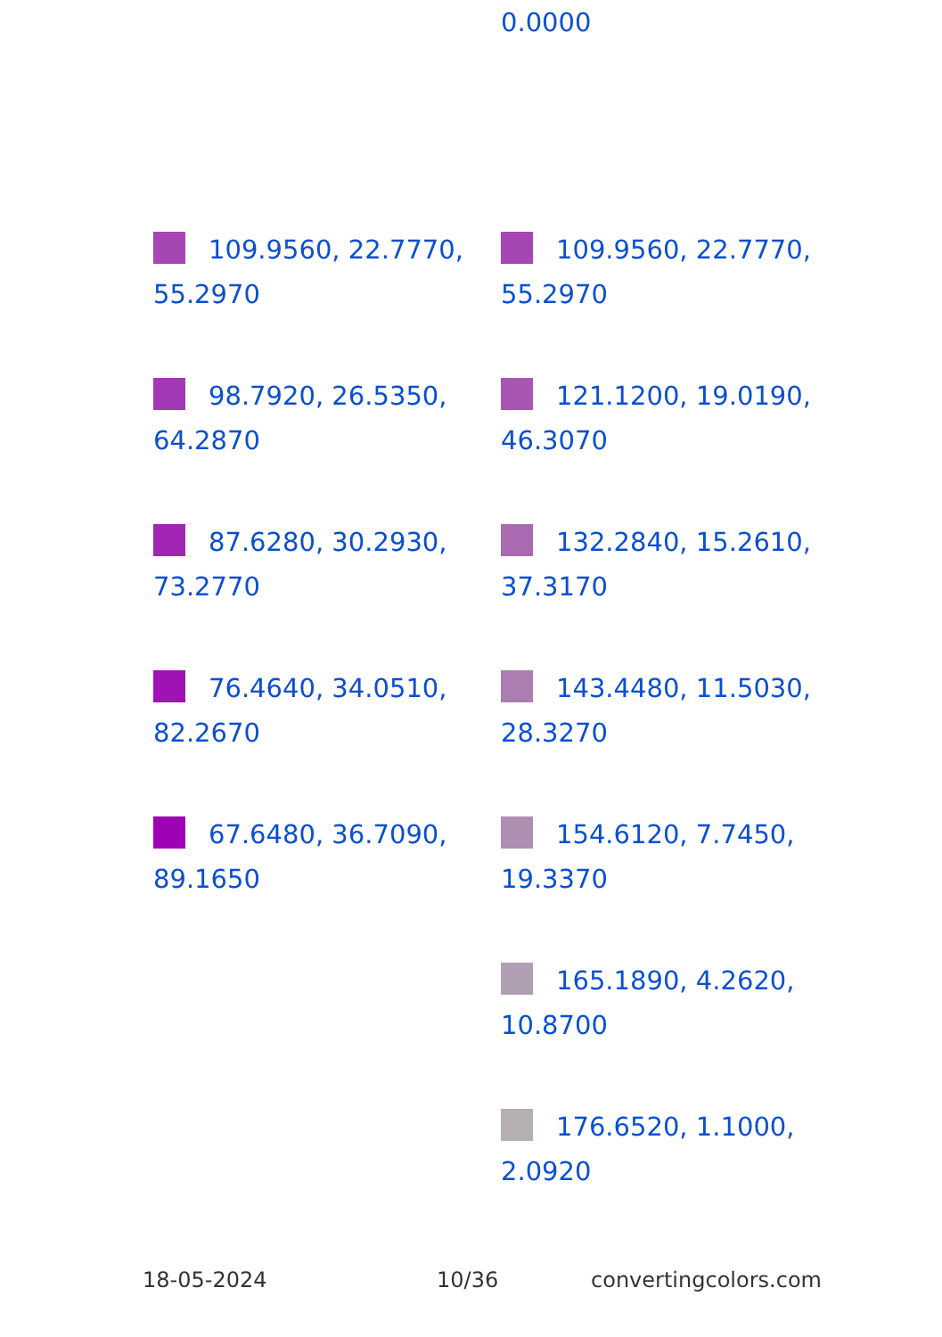0.0000
109.9560, 22.7770, 55.2970
109.9560, 22.7770, 55.2970
98.7920, 26.5350, 64.2870
121.1200, 19.0190, 46.3070
87.6280, 30.2930, 73.2770
132.2840, 15.2610, 37.3170
76.4640, 34.0510, 82.2670
143.4480, 11.5030, 28.3270
67.6480, 36.7090, 89.1650
154.6120, 7.7450, 19.3370
165.1890, 4.2620, 10.8700
176.6520, 1.1000, 2.0920
18-05-2024 10/36 convertingcolors.com